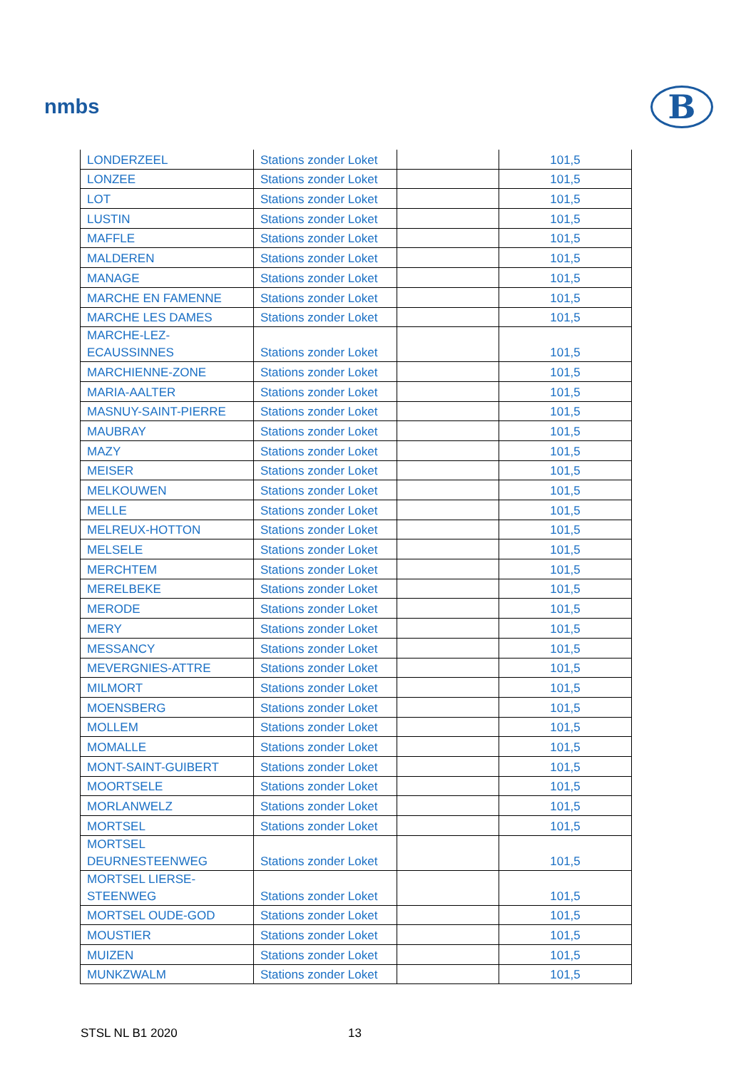nmbs B
| LONDERZEEL | Stations zonder Loket | | 101,5 |
| LONZEE | Stations zonder Loket | | 101,5 |
| LOT | Stations zonder Loket | | 101,5 |
| LUSTIN | Stations zonder Loket | | 101,5 |
| MAFFLE | Stations zonder Loket | | 101,5 |
| MALDEREN | Stations zonder Loket | | 101,5 |
| MANAGE | Stations zonder Loket | | 101,5 |
| MARCHE EN FAMENNE | Stations zonder Loket | | 101,5 |
| MARCHE LES DAMES | Stations zonder Loket | | 101,5 |
| MARCHE-LEZ-ECAUSSINNES | Stations zonder Loket | | 101,5 |
| MARCHIENNE-ZONE | Stations zonder Loket | | 101,5 |
| MARIA-AALTER | Stations zonder Loket | | 101,5 |
| MASNUY-SAINT-PIERRE | Stations zonder Loket | | 101,5 |
| MAUBRAY | Stations zonder Loket | | 101,5 |
| MAZY | Stations zonder Loket | | 101,5 |
| MEISER | Stations zonder Loket | | 101,5 |
| MELKOUWEN | Stations zonder Loket | | 101,5 |
| MELLE | Stations zonder Loket | | 101,5 |
| MELREUX-HOTTON | Stations zonder Loket | | 101,5 |
| MELSELE | Stations zonder Loket | | 101,5 |
| MERCHTEM | Stations zonder Loket | | 101,5 |
| MERELBEKE | Stations zonder Loket | | 101,5 |
| MERODE | Stations zonder Loket | | 101,5 |
| MERY | Stations zonder Loket | | 101,5 |
| MESSANCY | Stations zonder Loket | | 101,5 |
| MEVERGNIES-ATTRE | Stations zonder Loket | | 101,5 |
| MILMORT | Stations zonder Loket | | 101,5 |
| MOENSBERG | Stations zonder Loket | | 101,5 |
| MOLLEM | Stations zonder Loket | | 101,5 |
| MOMALLE | Stations zonder Loket | | 101,5 |
| MONT-SAINT-GUIBERT | Stations zonder Loket | | 101,5 |
| MOORTSELE | Stations zonder Loket | | 101,5 |
| MORLANWELZ | Stations zonder Loket | | 101,5 |
| MORTSEL | Stations zonder Loket | | 101,5 |
| MORTSEL DEURNESTEENWEG | Stations zonder Loket | | 101,5 |
| MORTSEL LIERSE- STEENWEG | Stations zonder Loket | | 101,5 |
| MORTSEL OUDE-GOD | Stations zonder Loket | | 101,5 |
| MOUSTIER | Stations zonder Loket | | 101,5 |
| MUIZEN | Stations zonder Loket | | 101,5 |
| MUNKZWALM | Stations zonder Loket | | 101,5 |
STSL NL B1 2020 13